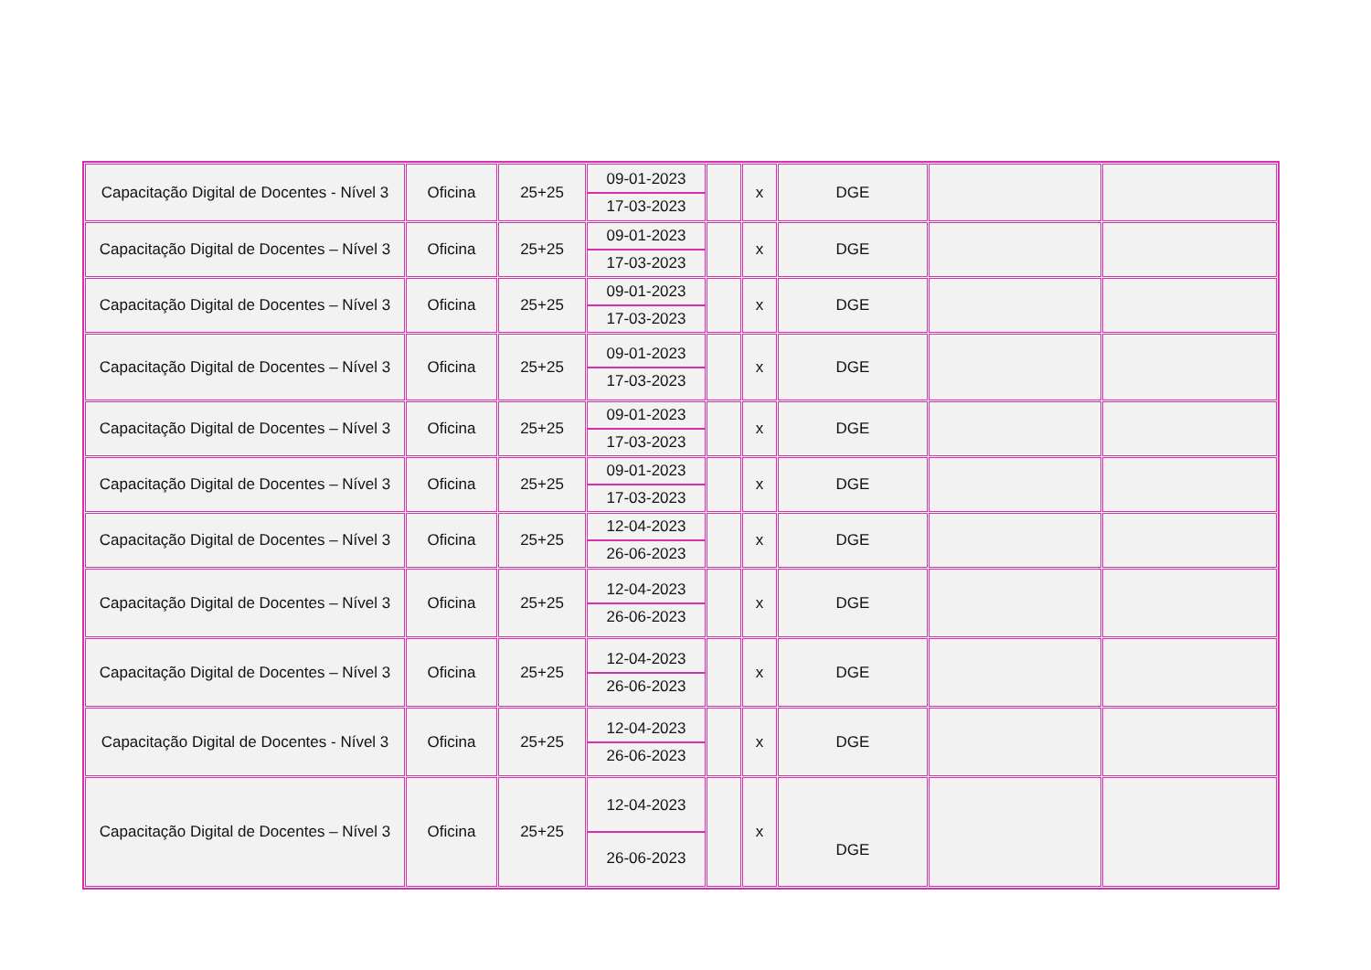| Capacitação Digital de Docentes - Nível 3 | Oficina | 25+25 | 09-01-2023 17-03-2023 | | x | DGE | | |
| Capacitação Digital de Docentes – Nível 3 | Oficina | 25+25 | 09-01-2023 17-03-2023 | | x | DGE | | |
| Capacitação Digital de Docentes – Nível 3 | Oficina | 25+25 | 09-01-2023 17-03-2023 | | x | DGE | | |
| Capacitação Digital de Docentes – Nível 3 | Oficina | 25+25 | 09-01-2023 17-03-2023 | | x | DGE | | |
| Capacitação Digital de Docentes – Nível 3 | Oficina | 25+25 | 09-01-2023 17-03-2023 | | x | DGE | | |
| Capacitação Digital de Docentes – Nível 3 | Oficina | 25+25 | 09-01-2023 17-03-2023 | | x | DGE | | |
| Capacitação Digital de Docentes – Nível 3 | Oficina | 25+25 | 12-04-2023 26-06-2023 | | x | DGE | | |
| Capacitação Digital de Docentes – Nível 3 | Oficina | 25+25 | 12-04-2023 26-06-2023 | | x | DGE | | |
| Capacitação Digital de Docentes – Nível 3 | Oficina | 25+25 | 12-04-2023 26-06-2023 | | x | DGE | | |
| Capacitação Digital de Docentes - Nível 3 | Oficina | 25+25 | 12-04-2023 26-06-2023 | | x | DGE | | |
| Capacitação Digital de Docentes – Nível 3 | Oficina | 25+25 | 12-04-2023 26-06-2023 | | x | DGE | | |